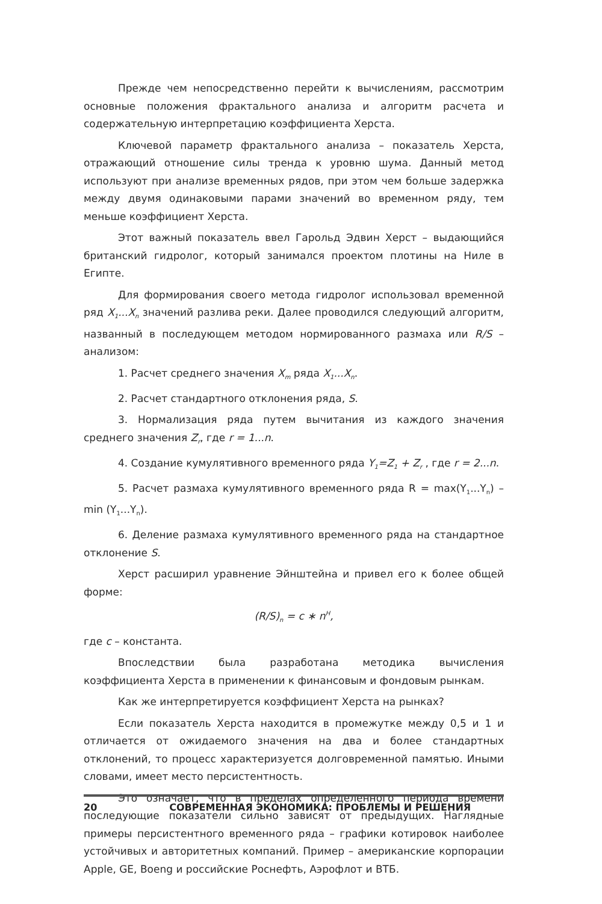Прежде чем непосредственно перейти к вычислениям, рассмотрим основные положения фрактального анализа и алгоритм расчета и содержательную интерпретацию коэффициента Херста.
Ключевой параметр фрактального анализа – показатель Херста, отражающий отношение силы тренда к уровню шума. Данный метод используют при анализе временных рядов, при этом чем больше задержка между двумя одинаковыми парами значений во временном ряду, тем меньше коэффициент Херста.
Этот важный показатель ввел Гарольд Эдвин Херст – выдающийся британский гидролог, который занимался проектом плотины на Ниле в Египте.
Для формирования своего метода гидролог использовал временной ряд X<sub>1</sub>...X<sub>n</sub> значений разлива реки. Далее проводился следующий алгоритм, названный в последующем методом нормированного размаха или R/S – анализом:
1. Расчет среднего значения X<sub>m</sub> ряда X<sub>1</sub>...X<sub>n</sub>.
2. Расчет стандартного отклонения ряда, S.
3. Нормализация ряда путем вычитания из каждого значения среднего значения Z<sub>r</sub>, где r = 1...n.
4. Создание кумулятивного временного ряда Y<sub>1</sub>=Z<sub>1</sub> + Z<sub>r</sub> , где r = 2...n.
5. Расчет размаха кумулятивного временного ряда R = max(Y<sub>1</sub>...Y<sub>n</sub>) – min (Y<sub>1</sub>...Y<sub>n</sub>).
6. Деление размаха кумулятивного временного ряда на стандартное отклонение S.
Херст расширил уравнение Эйнштейна и привел его к более общей форме:
(R/S)<sub>n</sub> = c ∗ n<sup>H</sup>,
где c – константа.
Впоследствии была разработана методика вычисления коэффициента Херста в применении к финансовым и фондовым рынкам.
Как же интерпретируется коэффициент Херста на рынках?
Если показатель Херста находится в промежутке между 0,5 и 1 и отличается от ожидаемого значения на два и более стандартных отклонений, то процесс характеризуется долговременной памятью. Иными словами, имеет место персистентность.
Это означает, что в пределах определенного периода времени последующие показатели сильно зависят от предыдущих. Наглядные примеры персистентного временного ряда – графики котировок наиболее устойчивых и авторитетных компаний. Пример – американские корпорации Apple, GE, Boeng и российские Роснефть, Аэрофлот и ВТБ.
20 СОВРЕМЕННАЯ ЭКОНОМИКА: ПРОБЛЕМЫ И РЕШЕНИЯ